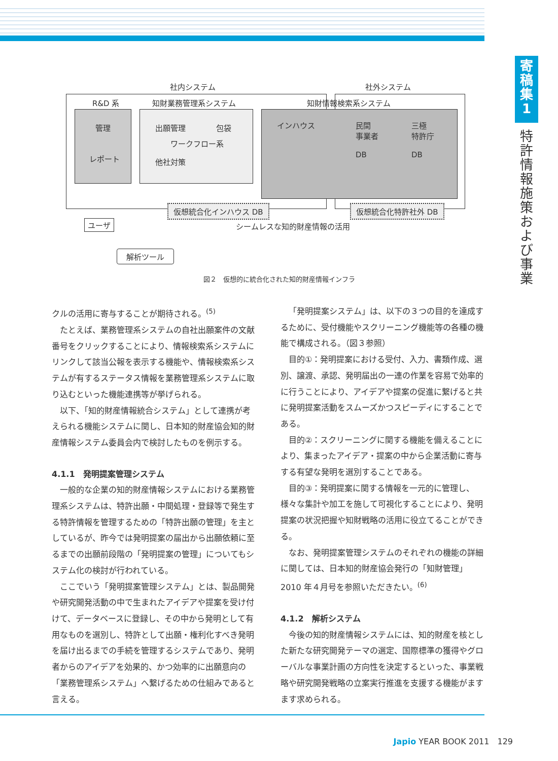寄
稿
集
1
特許情報施策および事業
社内システム 社外システム
R&D 系 知財業務管理系システム 知財情報検索系システム
管理
レポート
出願管理　　　　包袋
ワークフロー系
他社対策
インハウス 民間
事業者
DB
三極
特許庁
DB
仮想統合化インハウス DB 仮想統合化特許社外 DB
ユーザ シームレスな知的財産情報の活用
解析ツール
図２　仮想的に統合化された知的財産情報インフラ
クルの活用に寄与することが期待される。<sup>(5)</sup>
たとえば、業務管理系システムの自社出願案件の文献番号をクリックすることにより、情報検索系システムにリンクして該当公報を表示する機能や、情報検索系システムが有するステータス情報を業務管理系システムに取り込むといった機能連携等が挙げられる。
以下、「知的財産情報統合システム」として連携が考えられる機能システムに関し、日本知的財産協会知的財産情報システム委員会内で検討したものを例示する。
4.1.1　発明提案管理システム
一般的な企業の知的財産情報システムにおける業務管理系システムは、特許出願・中間処理・登録等で発生する特許情報を管理するための「特許出願の管理」を主としているが、昨今では発明提案の届出から出願依頼に至るまでの出願前段階の「発明提案の管理」についてもシステム化の検討が行われている。
ここでいう「発明提案管理システム」とは、製品開発や研究開発活動の中で生まれたアイデアや提案を受け付けて、データベースに登録し、その中から発明として有用なものを選別し、特許として出願・権利化すべき発明を届け出るまでの手続を管理するシステムであり、発明者からのアイデアを効果的、かつ効率的に出願意向の「業務管理系システム」へ繋げるための仕組みであると言える。
「発明提案システム」は、以下の３つの目的を達成するために、受付機能やスクリーニング機能等の各種の機能で構成される。（図３参照）
目的①：発明提案における受付、入力、書類作成、選別、譲渡、承認、発明届出の一連の作業を容易で効率的に行うことにより、アイデアや提案の促進に繋げると共に発明提案活動をスムーズかつスピーディにすることである。
目的②：スクリーニングに関する機能を備えることにより、集まったアイデア・提案の中から企業活動に寄与する有望な発明を選別することである。
目的③：発明提案に関する情報を一元的に管理し、様々な集計や加工を施して可視化することにより、発明提案の状況把握や知財戦略の活用に役立てることができる。
なお、発明提案管理システムのそれぞれの機能の詳細に関しては、日本知的財産協会発行の「知財管理」2010 年４月号を参照いただきたい。<sup>(6)</sup>
4.1.2　解析システム
今後の知的財産情報システムには、知的財産を核とした新たな研究開発テーマの選定、国際標準の獲得やグローバルな事業計画の方向性を決定するといった、事業戦略や研究開発戦略の立案実行推進を支援する機能がますます求められる。
Japio YEAR BOOK 2011　129